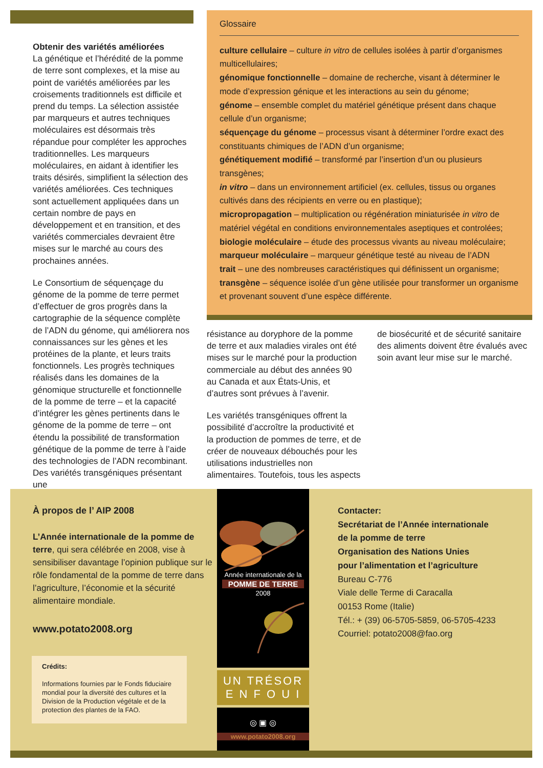Obtenir des variétés améliorées
La génétique et l’hérédité de la pomme de terre sont complexes, et la mise au point de variétés améliorées par les croisements traditionnels est difficile et prend du temps. La sélection assistée par marqueurs et autres techniques moléculaires est désormais très répandue pour compléter les approches traditionnelles. Les marqueurs moléculaires, en aidant à identifier les traits désirés, simplifient la sélection des variétés améliorées. Ces techniques sont actuellement appliquées dans un certain nombre de pays en développement et en transition, et des variétés commerciales devraient être mises sur le marché au cours des prochaines années.
Le Consortium de séquençage du génome de la pomme de terre permet d’effectuer de gros progrès dans la cartographie de la séquence complète de l’ADN du génome, qui améliorera nos connaissances sur les gènes et les protéines de la plante, et leurs traits fonctionnels. Les progrès techniques réalisés dans les domaines de la génomique structurelle et fonctionnelle de la pomme de terre – et la capacité d’intégrer les gènes pertinents dans le génome de la pomme de terre – ont étendu la possibilité de transformation génétique de la pomme de terre à l’aide des technologies de l’ADN recombinant. Des variétés transgéniques présentant une
Glossaire
culture cellulaire – culture in vitro de cellules isolées à partir d’organismes multicellulaires;
génomique fonctionnelle – domaine de recherche, visant à déterminer le mode d’expression génique et les interactions au sein du génome;
génome – ensemble complet du matériel génétique présent dans chaque cellule d’un organisme;
séquençage du génome – processus visant à déterminer l’ordre exact des constituants chimiques de l’ADN d’un organisme;
génétiquement modifié – transformé par l’insertion d’un ou plusieurs transgènes;
in vitro – dans un environnement artificiel (ex. cellules, tissus ou organes cultivés dans des récipients en verre ou en plastique);
micropropagation – multiplication ou régénération miniaturisée in vitro de matériel végétal en conditions environnementales aseptiques et controlées;
biologie moléculaire – étude des processus vivants au niveau moléculaire;
marqueur moléculaire – marqueur génétique testé au niveau de l’ADN
trait – une des nombreuses caractéristiques qui définissent un organisme;
transgène – séquence isolée d’un gène utilisée pour transformer un organisme et provenant souvent d’une espèce différente.
résistance au doryphore de la pomme de terre et aux maladies virales ont été mises sur le marché pour la production commerciale au début des années 90 au Canada et aux États-Unis, et d’autres sont prévues à l’avenir.
Les variétés transgéniques offrent la possibilité d’accroître la productivité et la production de pommes de terre, et de créer de nouveaux débouchés pour les utilisations industrielles non alimentaires. Toutefois, tous les aspects
de biosécurité et de sécurité sanitaire des aliments doivent être évalués avec soin avant leur mise sur le marché.
À propos de l’ AIP 2008
L’Année internationale de la pomme de terre, qui sera célébrée en 2008, vise à sensibiliser davantage l’opinion publique sur le rôle fondamental de la pomme de terre dans l’agriculture, l’économie et la sécurité alimentaire mondiale.
www.potato2008.org
Crédits:
Informations fournies par le Fonds fiduciaire mondial pour la diversité des cultures et la Division de la Production végétale et de la protection des plantes de la FAO.
Année internationale de la
POMME DE TERRE
2008
UN TRÉSOR
E N F O U I
◎ ▣ ◎
www.potato2008.org
Contacter:
Secrétariat de l’Année internationale
de la pomme de terre
Organisation des Nations Unies
pour l’alimentation et l’agriculture
Bureau C-776
Viale delle Terme di Caracalla
00153 Rome (Italie)
Tél.: + (39) 06-5705-5859, 06-5705-4233
Courriel: potato2008@fao.org